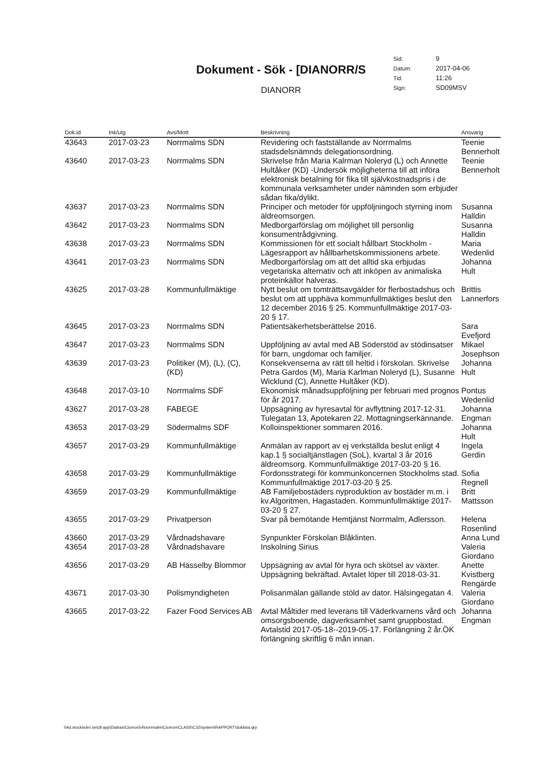Dokument - Sök - [DIANORR/S
DIANORR
| Sid: | 9 |
| Datum: | 2017-04-06 |
| Tid: | 11:26 |
| Sign: | SD09MSV |
| Dok.id | Ink/utg | Avs/Mott | Beskrivning | Ansvarig |
| --- | --- | --- | --- | --- |
| 43643 | 2017-03-23 | Norrmalms SDN | Revidering och fastställande av Norrmalms stadsdelsnämnds delegationsordning. | Teenie Bennerholt |
| 43640 | 2017-03-23 | Norrmalms SDN | Skrivelse från Maria Kalrman Noleryd (L) och Annette Hultåker (KD) -Undersök möjligheterna till att införa elektronisk betalning för fika till självkostnadspris i de kommunala verksamheter under nämnden som erbjuder sådan fika/dylikt. | Teenie Bennerholt |
| 43637 | 2017-03-23 | Norrmalms SDN | Principer och metoder för uppföljningoch styrning inom äldreomsorgen. | Susanna Halldin |
| 43642 | 2017-03-23 | Norrmalms SDN | Medborgarförslag om möjlighet till personlig konsumentrådgivning. | Susanna Halldin |
| 43638 | 2017-03-23 | Norrmalms SDN | Kommissionen för ett socialt hållbart Stockholm - Lägesrapport av hållbarhetskommissionens arbete. | Maria Wedenlid |
| 43641 | 2017-03-23 | Norrmalms SDN | Medborgarförslag om att det alltid ska erbjudas vegetariska alternativ och att inköpen av animaliska proteinkällor halveras. | Johanna Hult |
| 43625 | 2017-03-28 | Kommunfullmäktige | Nytt beslut om tomträttsavgälder för flerbostadshus och beslut om att upphäva kommunfullmäktiges beslut den 12 december 2016 § 25. Kommunfullmäktige 2017-03-20 § 17. | Brittis Lannerfors |
| 43645 | 2017-03-23 | Norrmalms SDN | Patientsäkerhetsberättelse 2016. | Sara Evefjord |
| 43647 | 2017-03-23 | Norrmalms SDN | Uppföljning av avtal med AB Söderstöd av stödinsatser för barn, ungdomar och familjer. | Mikael Josephson |
| 43639 | 2017-03-23 | Politiker (M), (L), (C), (KD) | Konsekvenserna av rätt till heltid i förskolan. Skrivelse Petra Gardos (M), Maria Karlman Noleryd (L), Susanne Wicklund (C), Annette Hultåker (KD). | Johanna Hult |
| 43648 | 2017-03-10 | Norrmalms SDF | Ekonomisk månadsuppföljning per februari med prognos för år 2017. | Pontus Wedenlid |
| 43627 | 2017-03-28 | FABEGE | Uppsägning av hyresavtal för avflyttning 2017-12-31. Tulegatan 13, Apotekaren 22. Mottagningserkännande. | Johanna Engman |
| 43653 | 2017-03-29 | Södermalms SDF | Kolloinspektioner sommaren 2016. | Johanna Hult |
| 43657 | 2017-03-29 | Kommunfullmäktige | Anmälan av rapport av ej verkställda beslut enligt 4 kap.1 § socialtjänstlagen (SoL), kvartal 3 år 2016 äldreomsorg. Kommunfullmäktige 2017-03-20 § 16. | Ingela Gerdin |
| 43658 | 2017-03-29 | Kommunfullmäktige | Fordonsstrategi för kommunkoncernen Stockholms stad. Kommunfullmäktige 2017-03-20 § 25. | Sofia Regnell |
| 43659 | 2017-03-29 | Kommunfullmäktige | AB Familjebostäders nyproduktion av bostäder m.m. i kv.Algoritmen, Hagastaden. Kommunfullmäktige 2017-03-20 § 27. | Britt Mattsson |
| 43655 | 2017-03-29 | Privatperson | Svar på bemötande Hemtjänst Norrmalm, Adlersson. | Helena Rosenlind |
| 43660 | 2017-03-29 | Vårdnadshavare | Synpunkter Förskolan Blåklinten. | Anna Lund |
| 43654 | 2017-03-28 | Vårdnadshavare | Inskolning Sirius | Valeria Giordano |
| 43656 | 2017-03-29 | AB Hässelby Blommor | Uppsägning av avtal för hyra och skötsel av växter. Uppsägning bekräftad. Avtalet löper till 2018-03-31. | Anette Kvistberg Rengärde |
| 43671 | 2017-03-30 | Polismyndigheten | Polisanmälan gällande stöld av dator. Hälsingegatan 4. | Valeria Giordano |
| 43665 | 2017-03-22 | Fazer Food Services AB | Avtal Måltider med leverans till Väderkvarnens vård och omsorgsboende, dagverksamhet samt gruppbostad. Avtalstid 2017-05-18--2019-05-17. Förlängning 2 år.ÖK förlängning skriftlig 6 mån innan. | Johanna Engman |
\\Ad.stockholm.se\c8-app\Diabas\Ciceron54\norrmalm\Ciceron\CLASS\C32\system\RAPPORT\doklista.qrp